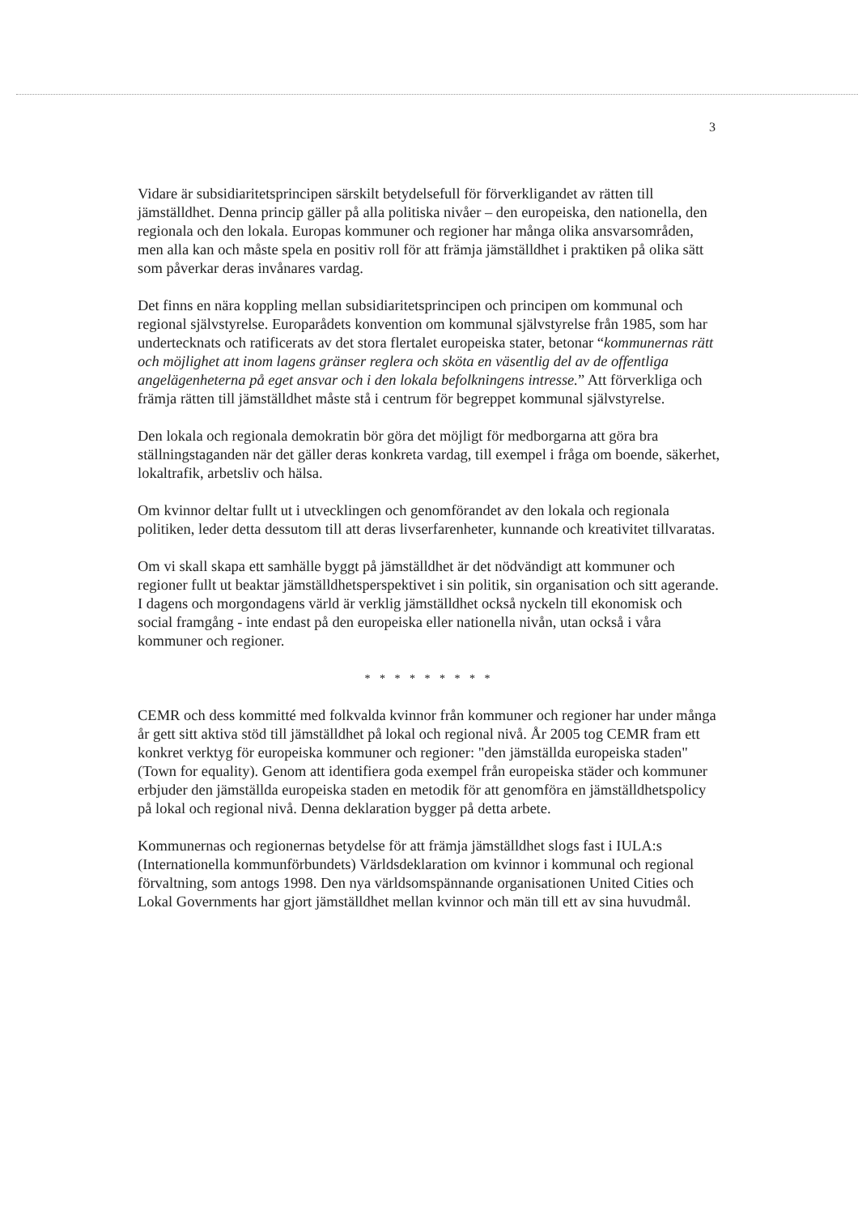3
Vidare är subsidiaritetsprincipen särskilt betydelsefull för förverkligandet av rätten till jämställdhet. Denna princip gäller på alla politiska nivåer – den europeiska, den nationella, den regionala och den lokala. Europas kommuner och regioner har många olika ansvarsområden, men alla kan och måste spela en positiv roll för att främja jämställdhet i praktiken på olika sätt som påverkar deras invånares vardag.
Det finns en nära koppling mellan subsidiaritetsprincipen och principen om kommunal och regional självstyrelse. Europarådets konvention om kommunal självstyrelse från 1985, som har undertecknats och ratificerats av det stora flertalet europeiska stater, betonar “kommunernas rätt och möjlighet att inom lagens gränser reglera och sköta en väsentlig del av de offentliga angelägenheterna på eget ansvar och i den lokala befolkningens intresse.” Att förverkliga och främja rätten till jämställdhet måste stå i centrum för begreppet kommunal självstyrelse.
Den lokala och regionala demokratin bör göra det möjligt för medborgarna att göra bra ställningstaganden när det gäller deras konkreta vardag, till exempel i fråga om boende, säkerhet, lokaltrafik, arbetsliv och hälsa.
Om kvinnor deltar fullt ut i utvecklingen och genomförandet av den lokala och regionala politiken, leder detta dessutom till att deras livserfarenheter, kunnande och kreativitet tillvaratas.
Om vi skall skapa ett samhälle byggt på jämställdhet är det nödvändigt att kommuner och regioner fullt ut beaktar jämställdhetsperspektivet i sin politik, sin organisation och sitt agerande. I dagens och morgondagens värld är verklig jämställdhet också nyckeln till ekonomisk och social framgång - inte endast på den europeiska eller nationella nivån, utan också i våra kommuner och regioner.
* * * * * * * * *
CEMR och dess kommitté med folkvalda kvinnor från kommuner och regioner har under många år gett sitt aktiva stöd till jämställdhet på lokal och regional nivå. År 2005 tog CEMR fram ett konkret verktyg för europeiska kommuner och regioner: "den jämställda europeiska staden" (Town for equality). Genom att identifiera goda exempel från europeiska städer och kommuner erbjuder den jämställda europeiska staden en metodik för att genomföra en jämställdhetspolicy på lokal och regional nivå. Denna deklaration bygger på detta arbete.
Kommunernas och regionernas betydelse för att främja jämställdhet slogs fast i IULA:s (Internationella kommunförbundets) Världsdeklaration om kvinnor i kommunal och regional förvaltning, som antogs 1998. Den nya världsomspännande organisationen United Cities och Lokal Governments har gjort jämställdhet mellan kvinnor och män till ett av sina huvudmål.